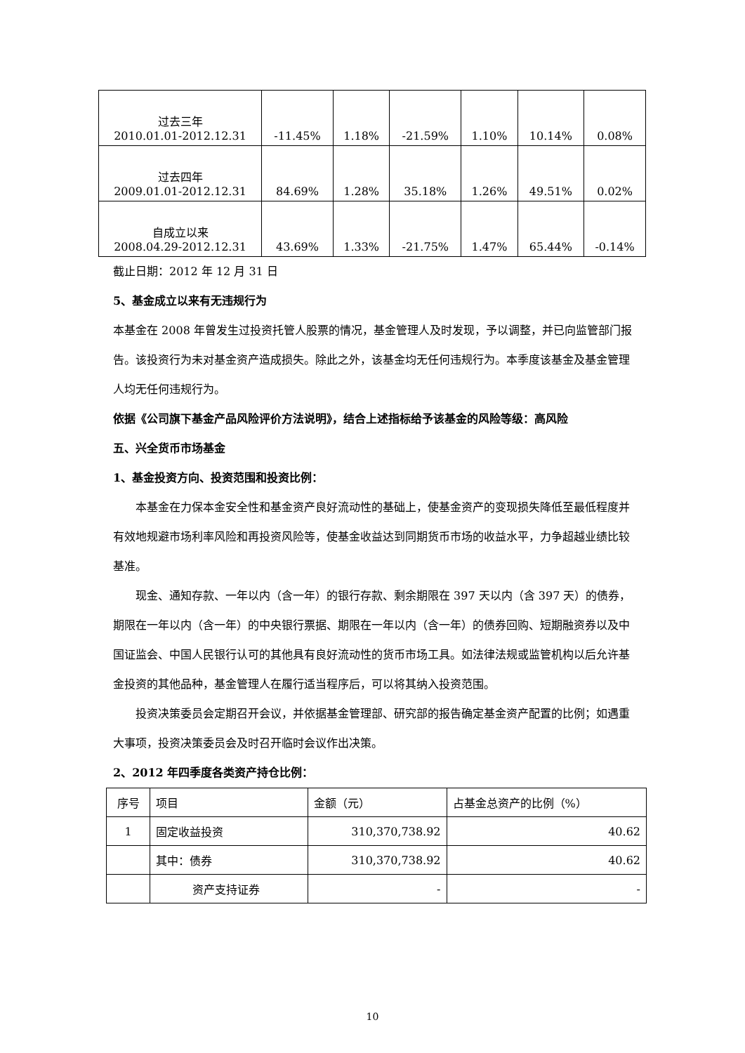| 过去三年 2010.01.01-2012.12.31 | -11.45% | 1.18% | -21.59% | 1.10% | 10.14% | 0.08% |
| 过去四年 2009.01.01-2012.12.31 | 84.69% | 1.28% | 35.18% | 1.26% | 49.51% | 0.02% |
| 自成立以来 2008.04.29-2012.12.31 | 43.69% | 1.33% | -21.75% | 1.47% | 65.44% | -0.14% |
截止日期：2012 年 12 月 31 日
5、基金成立以来有无违规行为
本基金在 2008 年曾发生过投资托管人股票的情况，基金管理人及时发现，予以调整，并已向监管部门报告。该投资行为未对基金资产造成损失。除此之外，该基金均无任何违规行为。本季度该基金及基金管理人均无任何违规行为。
依据《公司旗下基金产品风险评价方法说明》，结合上述指标给予该基金的风险等级：高风险
五、兴全货币市场基金
1、基金投资方向、投资范围和投资比例：
本基金在力保本金安全性和基金资产良好流动性的基础上，使基金资产的变现损失降低至最低程度并有效地规避市场利率风险和再投资风险等，使基金收益达到同期货币市场的收益水平，力争超越业绩比较基准。
现金、通知存款、一年以内（含一年）的银行存款、剩余期限在 397 天以内（含 397 天）的债券，期限在一年以内（含一年）的中央银行票据、期限在一年以内（含一年）的债券回购、短期融资券以及中国证监会、中国人民银行认可的其他具有良好流动性的货币市场工具。如法律法规或监管机构以后允许基金投资的其他品种，基金管理人在履行适当程序后，可以将其纳入投资范围。
投资决策委员会定期召开会议，并依据基金管理部、研究部的报告确定基金资产配置的比例；如遇重大事项，投资决策委员会及时召开临时会议作出决策。
2、2012 年四季度各类资产持仓比例：
| 序号 | 项目 | 金额（元） | 占基金总资产的比例（%） |
| --- | --- | --- | --- |
| 1 | 固定收益投资 | 310,370,738.92 | 40.62 |
| | 其中：债券 | 310,370,738.92 | 40.62 |
| | 资产支持证券 | - | - |
10